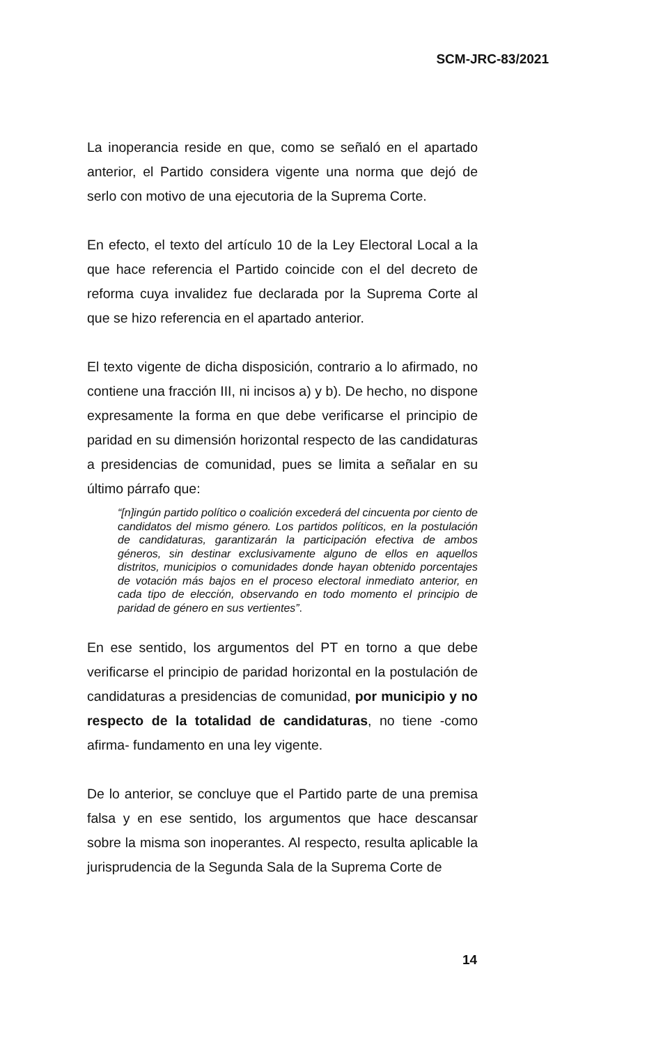SCM-JRC-83/2021
La inoperancia reside en que, como se señaló en el apartado anterior, el Partido considera vigente una norma que dejó de serlo con motivo de una ejecutoria de la Suprema Corte.
En efecto, el texto del artículo 10 de la Ley Electoral Local a la que hace referencia el Partido coincide con el del decreto de reforma cuya invalidez fue declarada por la Suprema Corte al que se hizo referencia en el apartado anterior.
El texto vigente de dicha disposición, contrario a lo afirmado, no contiene una fracción III, ni incisos a) y b). De hecho, no dispone expresamente la forma en que debe verificarse el principio de paridad en su dimensión horizontal respecto de las candidaturas a presidencias de comunidad, pues se limita a señalar en su último párrafo que:
“[n]ingún partido político o coalición excederá del cincuenta por ciento de candidatos del mismo género. Los partidos políticos, en la postulación de candidaturas, garantizarán la participación efectiva de ambos géneros, sin destinar exclusivamente alguno de ellos en aquellos distritos, municipios o comunidades donde hayan obtenido porcentajes de votación más bajos en el proceso electoral inmediato anterior, en cada tipo de elección, observando en todo momento el principio de paridad de género en sus vertientes”.
En ese sentido, los argumentos del PT en torno a que debe verificarse el principio de paridad horizontal en la postulación de candidaturas a presidencias de comunidad, por municipio y no respecto de la totalidad de candidaturas, no tiene -como afirma- fundamento en una ley vigente.
De lo anterior, se concluye que el Partido parte de una premisa falsa y en ese sentido, los argumentos que hace descansar sobre la misma son inoperantes. Al respecto, resulta aplicable la jurisprudencia de la Segunda Sala de la Suprema Corte de
14